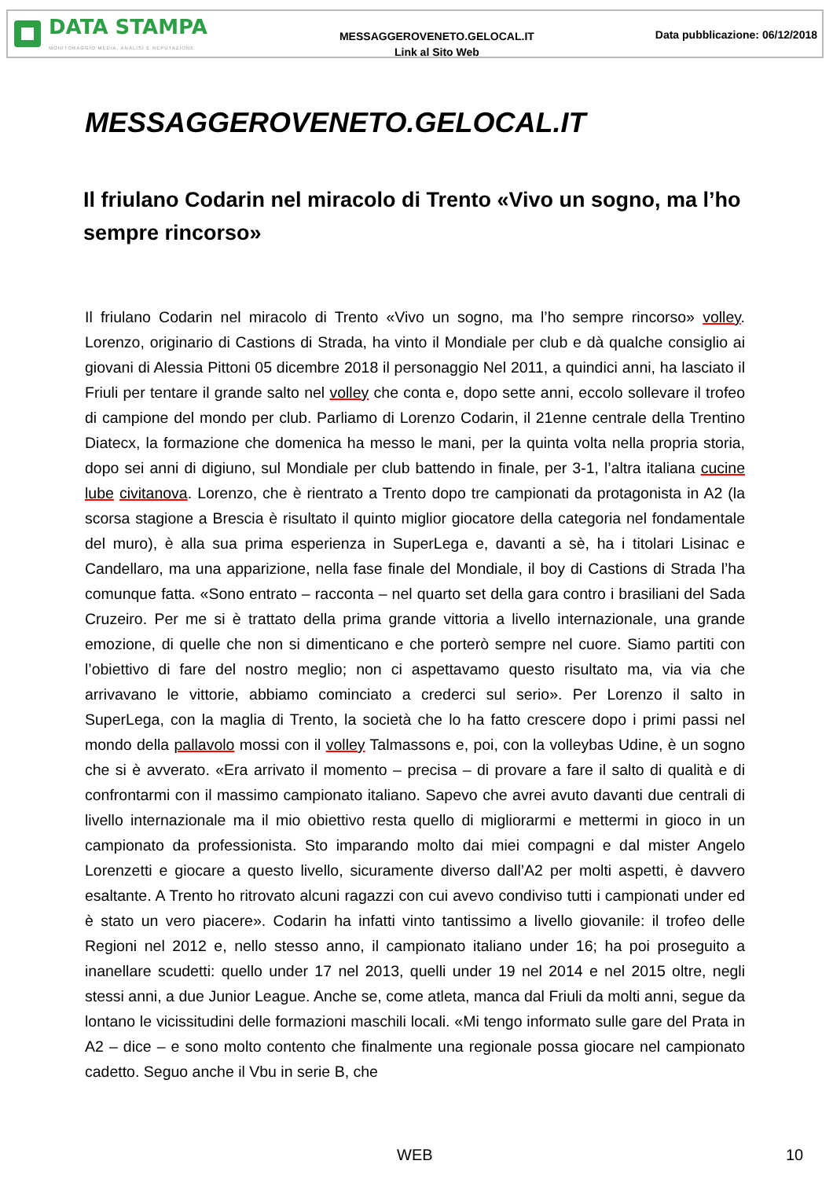DATA STAMPA
MONITORAGGIO MEDIA, ANALISI E REPUTAZIONE
MESSAGGEROVENETO.GELOCAL.IT
Link al Sito Web
Data pubblicazione: 06/12/2018
MESSAGGEROVENETO.GELOCAL.IT
Il friulano Codarin nel miracolo di Trento «Vivo un sogno, ma l’ho sempre rincorso»
Il friulano Codarin nel miracolo di Trento «Vivo un sogno, ma l’ho sempre rincorso» volley. Lorenzo, originario di Castions di Strada, ha vinto il Mondiale per club e dà qualche consiglio ai giovani di Alessia Pittoni 05 dicembre 2018 il personaggio Nel 2011, a quindici anni, ha lasciato il Friuli per tentare il grande salto nel volley che conta e, dopo sette anni, eccolo sollevare il trofeo di campione del mondo per club. Parliamo di Lorenzo Codarin, il 21enne centrale della Trentino Diatecx, la formazione che domenica ha messo le mani, per la quinta volta nella propria storia, dopo sei anni di digiuno, sul Mondiale per club battendo in finale, per 3-1, l’altra italiana cucine lube civitanova. Lorenzo, che è rientrato a Trento dopo tre campionati da protagonista in A2 (la scorsa stagione a Brescia è risultato il quinto miglior giocatore della categoria nel fondamentale del muro), è alla sua prima esperienza in SuperLega e, davanti a sè, ha i titolari Lisinac e Candellaro, ma una apparizione, nella fase finale del Mondiale, il boy di Castions di Strada l’ha comunque fatta. «Sono entrato – racconta – nel quarto set della gara contro i brasiliani del Sada Cruzeiro. Per me si è trattato della prima grande vittoria a livello internazionale, una grande emozione, di quelle che non si dimenticano e che porterò sempre nel cuore. Siamo partiti con l’obiettivo di fare del nostro meglio; non ci aspettavamo questo risultato ma, via via che arrivavano le vittorie, abbiamo cominciato a crederci sul serio». Per Lorenzo il salto in SuperLega, con la maglia di Trento, la società che lo ha fatto crescere dopo i primi passi nel mondo della pallavolo mossi con il volley Talmassons e, poi, con la volleybas Udine, è un sogno che si è avverato. «Era arrivato il momento – precisa – di provare a fare il salto di qualità e di confrontarmi con il massimo campionato italiano. Sapevo che avrei avuto davanti due centrali di livello internazionale ma il mio obiettivo resta quello di migliorarmi e mettermi in gioco in un campionato da professionista. Sto imparando molto dai miei compagni e dal mister Angelo Lorenzetti e giocare a questo livello, sicuramente diverso dall’A2 per molti aspetti, è davvero esaltante. A Trento ho ritrovato alcuni ragazzi con cui avevo condiviso tutti i campionati under ed è stato un vero piacere». Codarin ha infatti vinto tantissimo a livello giovanile: il trofeo delle Regioni nel 2012 e, nello stesso anno, il campionato italiano under 16; ha poi proseguito a inanellare scudetti: quello under 17 nel 2013, quelli under 19 nel 2014 e nel 2015 oltre, negli stessi anni, a due Junior League. Anche se, come atleta, manca dal Friuli da molti anni, segue da lontano le vicissitudini delle formazioni maschili locali. «Mi tengo informato sulle gare del Prata in A2 – dice – e sono molto contento che finalmente una regionale possa giocare nel campionato cadetto. Seguo anche il Vbu in serie B, che
WEB 10